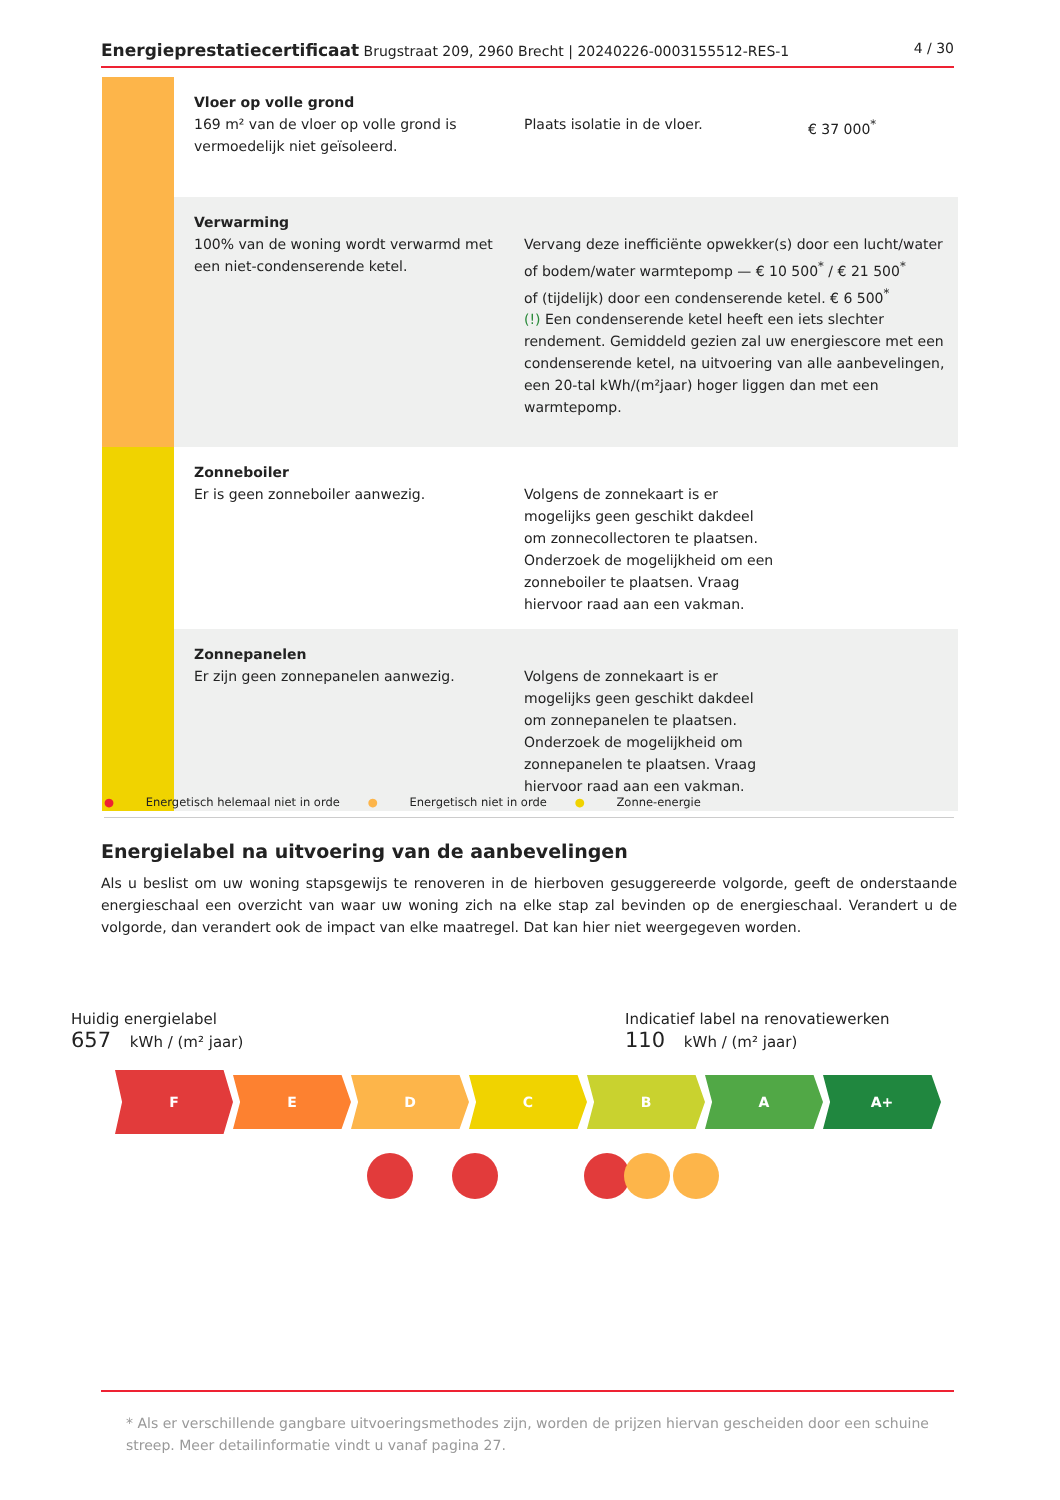Energieprestatiecertificaat Brugstraat 209, 2960 Brecht | 20240226-0003155512-RES-1 4 / 30
| | Vloer op volle grond 169 m² van de vloer op volle grond is vermoedelijk niet geïsoleerd. | Plaats isolatie in de vloer. | € 37 000<sup>*</sup> |
| | Verwarming 100% van de woning wordt verwarmd met een niet-condenserende ketel. | Vervang deze inefficiënte opwekker(s) door een lucht/water of bodem/water warmtepomp — € 10 500<sup>*</sup> / € 21 500<sup>*</sup> of (tijdelijk) door een condenserende ketel. € 6 500<sup>*</sup> (!) Een condenserende ketel heeft een iets slechter rendement. Gemiddeld gezien zal uw energiescore met een condenserende ketel, na uitvoering van alle aanbevelingen, een 20-tal kWh/(m²jaar) hoger liggen dan met een warmtepomp. | |
| | Zonneboiler Er is geen zonneboiler aanwezig. | Volgens de zonnekaart is er mogelijks geen geschikt dakdeel om zonnecollectoren te plaatsen. Onderzoek de mogelijkheid om een zonneboiler te plaatsen. Vraag hiervoor raad aan een vakman. | |
| | Zonnepanelen Er zijn geen zonnepanelen aanwezig. | Volgens de zonnekaart is er mogelijks geen geschikt dakdeel om zonnepanelen te plaatsen. Onderzoek de mogelijkheid om zonnepanelen te plaatsen. Vraag hiervoor raad aan een vakman. | |
● Energetisch helemaal niet in orde ● Energetisch niet in orde ● Zonne-energie
Energielabel na uitvoering van de aanbevelingen
Als u beslist om uw woning stapsgewijs te renoveren in de hierboven gesuggereerde volgorde, geeft de onderstaande energieschaal een overzicht van waar uw woning zich na elke stap zal bevinden op de energieschaal. Verandert u de volgorde, dan verandert ook de impact van elke maatregel. Dat kan hier niet weergegeven worden.
Huidig energielabel
657 kWh / (m² jaar)
Indicatief label na renovatiewerken
110 kWh / (m² jaar)
F
E D C B A A+
* Als er verschillende gangbare uitvoeringsmethodes zijn, worden de prijzen hiervan gescheiden door een schuine streep. Meer detailinformatie vindt u vanaf pagina 27.